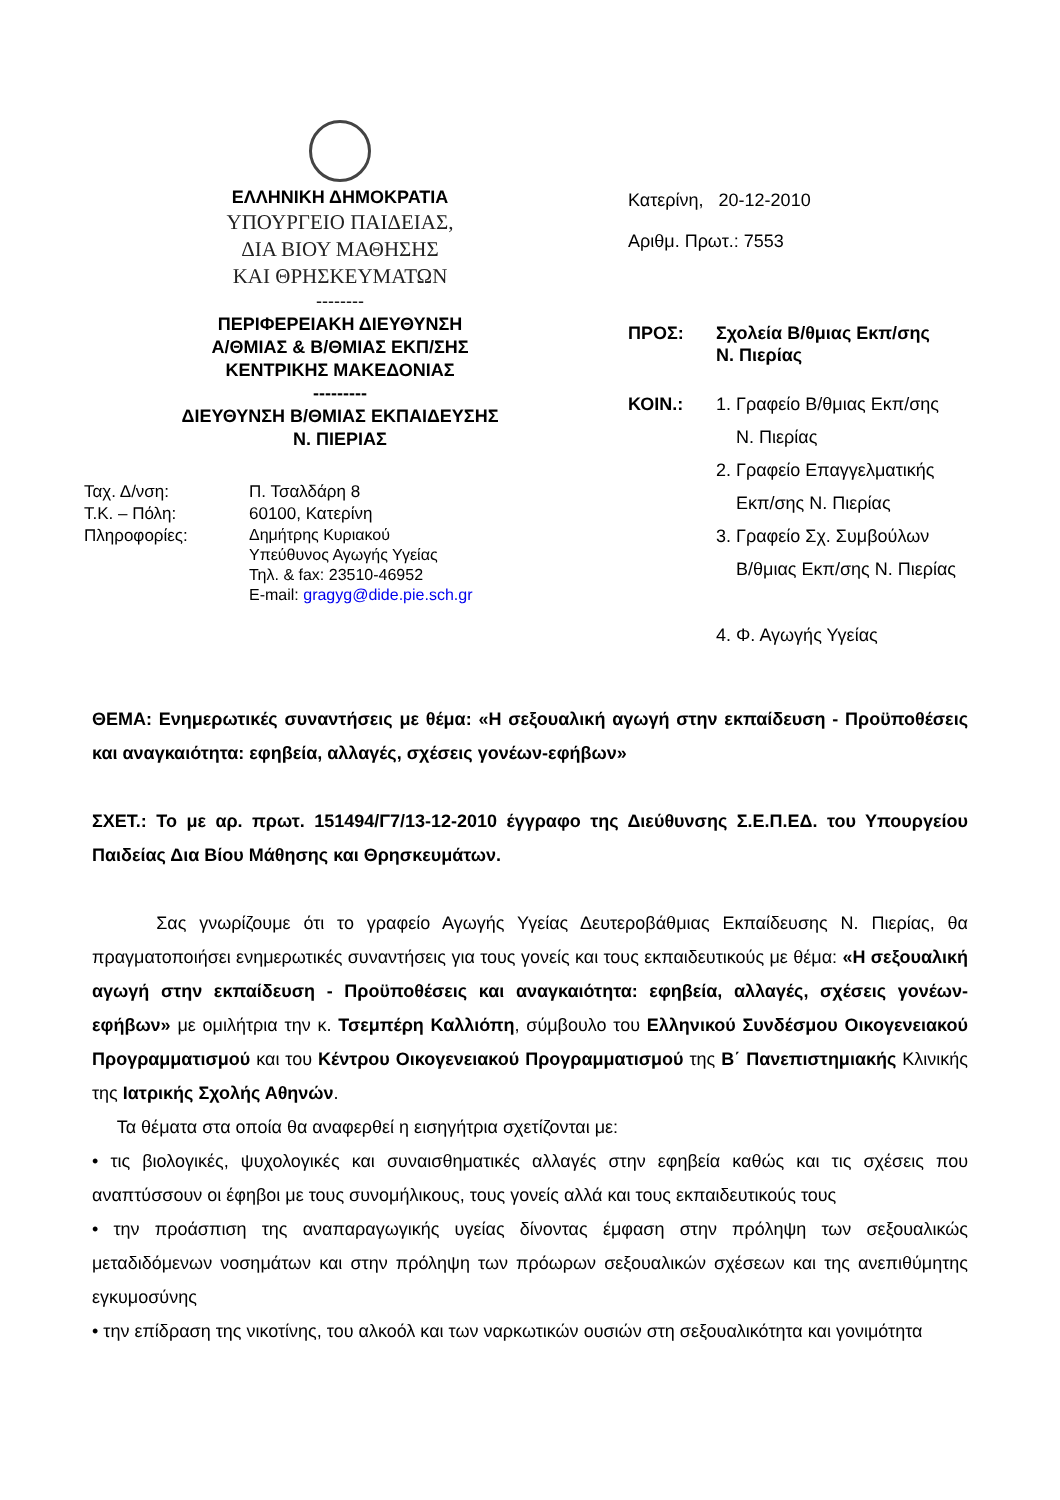ΕΛΛΗΝΙΚΗ ΔΗΜΟΚΡΑΤΙΑ
ΥΠΟΥΡΓΕΙΟ ΠΑΙΔΕΙΑΣ,
ΔΙΑ ΒΙΟΥ ΜΑΘΗΣΗΣ
ΚΑΙ ΘΡΗΣΚΕΥΜΑΤΩΝ
--------
ΠΕΡΙΦΕΡΕΙΑΚΗ ΔΙΕΥΘΥΝΣΗ
Α/ΘΜΙΑΣ & Β/ΘΜΙΑΣ ΕΚΠ/ΣΗΣ
ΚΕΝΤΡΙΚΗΣ ΜΑΚΕΔΟΝΙΑΣ
---------
ΔΙΕΥΘΥΝΣΗ Β/ΘΜΙΑΣ ΕΚΠΑΙΔΕΥΣΗΣ
Ν. ΠΙΕΡΙΑΣ
Ταχ. Δ/νση:
Π. Τσαλδάρη 8
Τ.Κ. – Πόλη:
60100, Κατερίνη
Πληροφορίες:
Δημήτρης Κυριακού
Υπεύθυνος Αγωγής Υγείας
Τηλ. & fax: 23510-46952
E-mail: gragyg@dide.pie.sch.gr
Κατερίνη, 20-12-2010
Αριθμ. Πρωτ.: 7553
ΠΡΟΣ: Σχολεία Β/θμιας Εκπ/σης
Ν. Πιερίας
ΚΟΙΝ.:
1. Γραφείο Β/θμιας Εκπ/σης
Ν. Πιερίας
2. Γραφείο Επαγγελματικής
Εκπ/σης Ν. Πιερίας
3. Γραφείο Σχ. Συμβούλων
Β/θμιας Εκπ/σης Ν. Πιερίας
4. Φ. Αγωγής Υγείας
ΘΕΜΑ: Ενημερωτικές συναντήσεις με θέμα: «Η σεξουαλική αγωγή στην εκπαίδευση - Προϋποθέσεις και αναγκαιότητα: εφηβεία, αλλαγές, σχέσεις γονέων-εφήβων»
ΣΧΕΤ.: Το με αρ. πρωτ. 151494/Γ7/13-12-2010 έγγραφο της Διεύθυνσης Σ.Ε.Π.ΕΔ. του Υπουργείου Παιδείας Δια Βίου Μάθησης και Θρησκευμάτων.
Σας γνωρίζουμε ότι το γραφείο Αγωγής Υγείας Δευτεροβάθμιας Εκπαίδευσης Ν. Πιερίας, θα πραγματοποιήσει ενημερωτικές συναντήσεις για τους γονείς και τους εκπαιδευτικούς με θέμα: «Η σεξουαλική αγωγή στην εκπαίδευση - Προϋποθέσεις και αναγκαιότητα: εφηβεία, αλλαγές, σχέσεις γονέων-εφήβων» με ομιλήτρια την κ. Τσεμπέρη Καλλιόπη, σύμβουλο του Ελληνικού Συνδέσμου Οικογενειακού Προγραμματισμού και του Κέντρου Οικογενειακού Προγραμματισμού της Β΄ Πανεπιστημιακής Κλινικής της Ιατρικής Σχολής Αθηνών.
Τα θέματα στα οποία θα αναφερθεί η εισηγήτρια σχετίζονται με:
• τις βιολογικές, ψυχολογικές και συναισθηματικές αλλαγές στην εφηβεία καθώς και τις σχέσεις που αναπτύσσουν οι έφηβοι με τους συνομήλικους, τους γονείς αλλά και τους εκπαιδευτικούς τους
• την προάσπιση της αναπαραγωγικής υγείας δίνοντας έμφαση στην πρόληψη των σεξουαλικώς μεταδιδόμενων νοσημάτων και στην πρόληψη των πρόωρων σεξουαλικών σχέσεων και της ανεπιθύμητης εγκυμοσύνης
• την επίδραση της νικοτίνης, του αλκοόλ και των ναρκωτικών ουσιών στη σεξουαλικότητα και γονιμότητα